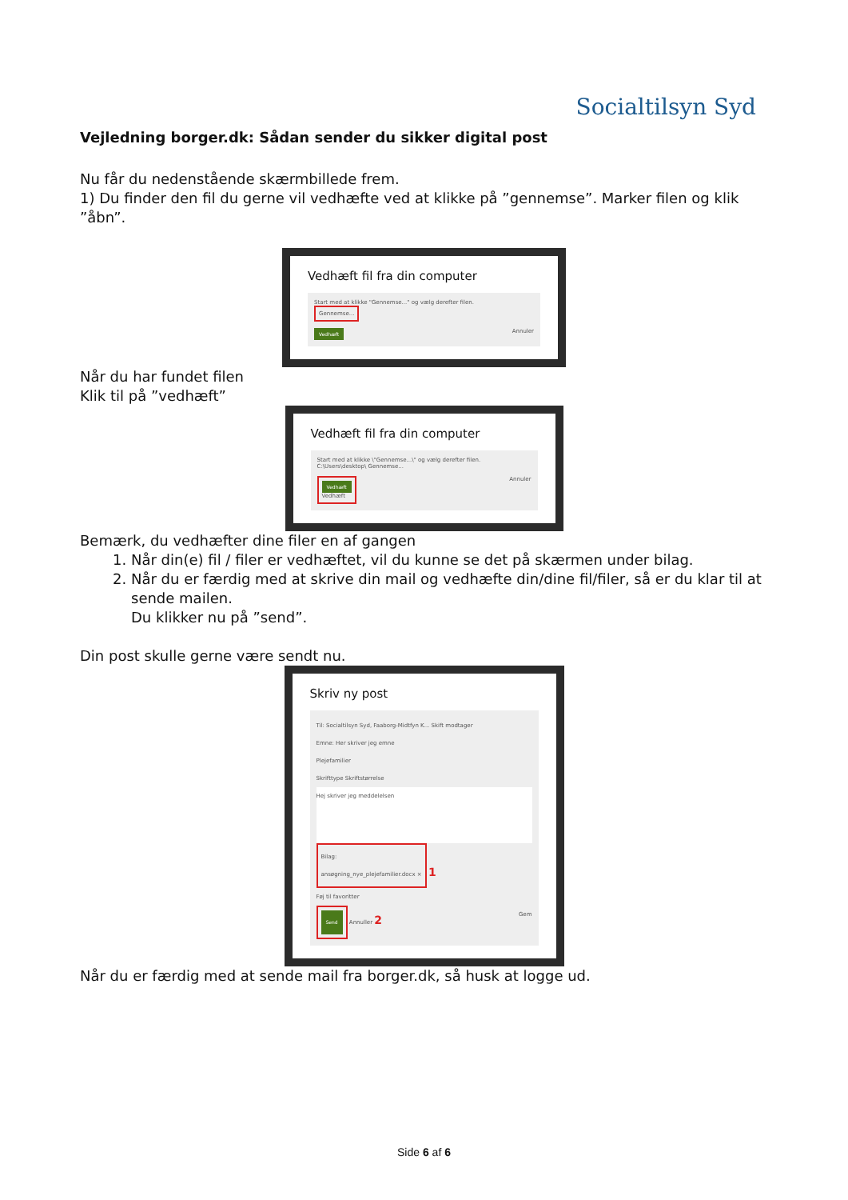Socialtilsyn Syd
Vejledning borger.dk: Sådan sender du sikker digital post
Nu får du nedenstående skærmbillede frem.
1) Du finder den fil du gerne vil vedhæfte ved at klikke på ”gennemse”. Marker filen og klik ”åbn”.
Vedhæft fil fra din computer
Start med at klikke "Gennemse..." og vælg derefter filen.
Gennemse...
Vedhæft Annuler
Når du har fundet filen
Klik til på ”vedhæft”
Vedhæft fil fra din computer
Start med at klikke \"Gennemse...\" og vælg derefter filen.
C:\Users\desktop\ Gennemse...
Vedhæft
Vedhæft Annuler
Bemærk, du vedhæfter dine filer en af gangen
1. Når din(e) fil / filer er vedhæftet, vil du kunne se det på skærmen under bilag.
2. Når du er færdig med at skrive din mail og vedhæfte din/dine fil/filer, så er du klar til at sende mailen.
Du klikker nu på ”send”.
Din post skulle gerne være sendt nu.
Skriv ny post
Til: Socialtilsyn Syd, Faaborg-Midtfyn K... Skift modtager
Emne: Her skriver jeg emne
Plejefamilier
Skrifttype Skriftstørrelse
Hej skriver jeg meddelelsen
Bilag:
ansøgning_nye_plejefamilier.docx × 1
Føj til favoritter
Send Annuller 2 Gem
Når du er færdig med at sende mail fra borger.dk, så husk at logge ud.
Side 6 af 6